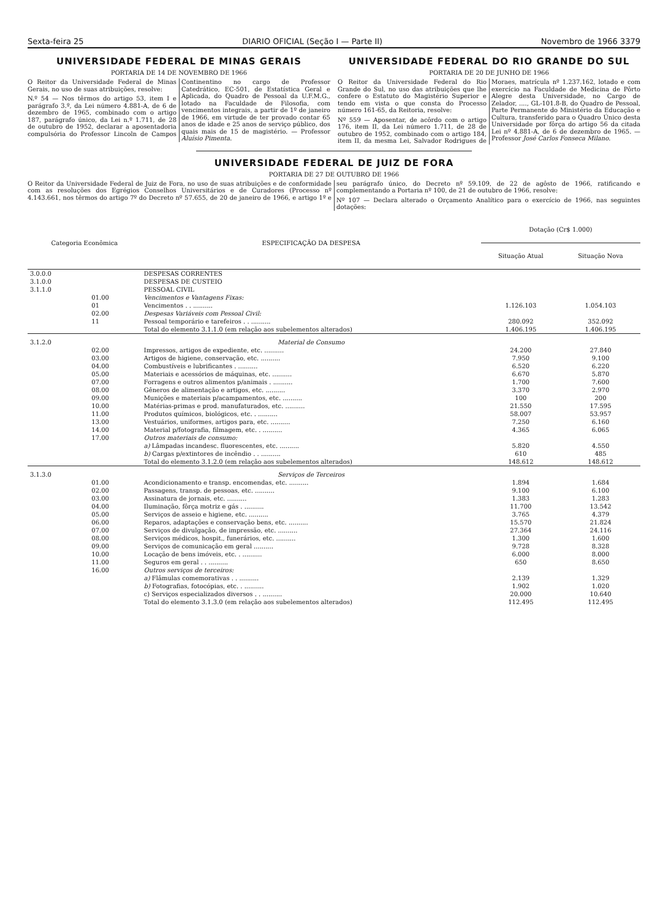Sexta-feira 25 DIARIO OFICIAL (Seção I — Parte II) Novembro de 1966 3379
UNIVERSIDADE FEDERAL DE MINAS GERAIS
PORTARIA DE 14 DE NOVEMBRO DE 1966
O Reitor da Universidade Federal de Minas Gerais, no uso de suas atribuições, resolve:
N.º 54 — Nos têrmos do artigo 53, item I e parágrafo 3.º, da Lei número 4.881-A, de 6 de dezembro de 1965, combinado com o artigo 187, parágrafo único, da Lei n.º 1.711, de 28 de outubro de 1952, declarar a aposentadoria compulsória do Professor Lincoln de Campos Continentino no cargo de Professor Catedrático, EC-501, de Estatística Geral e Aplicada, do Quadro de Pessoal da U.F.M.G., lotado na Faculdade de Filosofia, com vencimentos integrais, a partir de 1º de janeiro de 1966, em virtude de ter provado contar 65 anos de idade e 25 anos de serviço público, dos quais mais de 15 de magistério. — Professor Aluísio Pimenta.
UNIVERSIDADE FEDERAL DO RIO GRANDE DO SUL
PORTARIA DE 20 DE JUNHO DE 1966
O Reitor da Universidade Federal do Rio Grande do Sul, no uso das atribuições que lhe confere o Estatuto do Magistério Superior e tendo em vista o que consta do Processo número 161-65, da Reitoria, resolve:
Nº 559 — Aposentar, de acôrdo com o artigo 176, item II, da Lei número 1.711, de 28 de outubro de 1952, combinado com o artigo 184, item II, da mesma Lei, Salvador Rodrigues de Moraes, matrícula nº 1.237.162, lotado e com exercício na Faculdade de Medicina de Pôrto Alegre desta Universidade, no Cargo de Zelador, ...., GL-101.8-B, do Quadro de Pessoal, Parte Permanente do Ministério da Educação e Cultura, transferido para o Quadro Único desta Universidade por fôrça do artigo 56 da citada Lei nº 4.881-A, de 6 de dezembro de 1965. — Professor José Carlos Fonseca Milano.
UNIVERSIDADE FEDERAL DE JUIZ DE FORA
PORTARIA DE 27 DE OUTUBRO DE 1966
O Reitor da Universidade Federal de Juiz de Fora, no uso de suas atribuições e de conformidade com as resoluções dos Egrégios Conselhos Universitários e de Curadores (Processo nº 4.143.661, nos têrmos do artigo 7º do Decreto nº 57.655, de 20 de janeiro de 1966, e artigo 1º e seu parágrafo único, do Decreto nº 59.109, de 22 de agôsto de 1966, ratificando e complementando a Portaria nº 100, de 21 de outubro de 1966, resolve:
Nº 107 — Declara alterado o Orçamento Analítico para o exercício de 1966, nas seguintes dotações:
| Categoria Econômica | | ESPECIFICAÇÃO DA DESPESA | Dotação (Cr$ 1.000) | |
| --- | --- | --- | --- | --- |
| | | | Situação Atual | Situação Nova |
| 3.0.0.0 | | DESPESAS CORRENTES | | |
| 3.1.0.0 | | DESPESAS DE CUSTEIO | | |
| 3.1.1.0 | | PESSOAL CIVIL | | |
| | 01.00 | Vencimentos e Vantagens Fixas: | | |
| | 01 | Vencimentos . . .......... | 1.126.103 | 1.054.103 |
| | 02.00 | Despesas Variáveis com Pessoal Civil: | | |
| | 11 | Pessoal temporário e tarefeiros . . .......... | 280.092 | 352.092 |
| | | Total do elemento 3.1.1.0 (em relação aos subelementos alterados) | 1.406.195 | 1.406.195 |
| 3.1.2.0 | | Material de Consumo | | |
| | 02.00 | Impressos, artigos de expediente, etc. .......... | 24.200 | 27.840 |
| | 03.00 | Artigos de higiene, conservação, etc. .......... | 7.950 | 9.100 |
| | 04.00 | Combustíveis e lubrificantes . .......... | 6.520 | 6.220 |
| | 05.00 | Materiais e acessórios de máquinas, etc. .......... | 6.670 | 5.870 |
| | 07.00 | Forragens e outros alimentos p/animais . .......... | 1.700 | 7.600 |
| | 08.00 | Gêneros de alimentação e artigos, etc. .......... | 3.370 | 2.970 |
| | 09.00 | Munições e materiais p/acampamentos, etc. .......... | 100 | 200 |
| | 10.00 | Matérias-primas e prod. manufaturados, etc. .......... | 21.550 | 17.595 |
| | 11.00 | Produtos químicos, biológicos, etc. . .......... | 58.007 | 53.957 |
| | 13.00 | Vestuários, uniformes, artigos para, etc. .......... | 7.250 | 6.160 |
| | 14.00 | Material p/fotografia, filmagem, etc. . .......... | 4.365 | 6.065 |
| | 17.00 | Outros materiais de consumo: | | |
| | | a) Lâmpadas incandesc. fluorescentes, etc. .......... | 5.820 | 4.550 |
| | | b) Cargas p/extintores de incêndio . . .......... | 610 | 485 |
| | | Total do elemento 3.1.2.0 (em relação aos subelementos alterados) | 148.612 | 148.612 |
| 3.1.3.0 | | Serviços de Terceiros | | |
| | 01.00 | Acondicionamento e transp. encomendas, etc. .......... | 1.894 | 1.684 |
| | 02.00 | Passagens, transp. de pessoas, etc. .......... | 9.100 | 6.100 |
| | 03.00 | Assinatura de jornais, etc. .......... | 1.383 | 1.283 |
| | 04.00 | Iluminação, fôrça motriz e gás . .......... | 11.700 | 13.542 |
| | 05.00 | Serviços de asseio e higiene, etc. .......... | 3.765 | 4.379 |
| | 06.00 | Reparos, adaptações e conservação bens, etc. .......... | 15.570 | 21.824 |
| | 07.00 | Serviços de divulgação, de impressão, etc. .......... | 27.364 | 24.116 |
| | 08.00 | Serviços médicos, hospit., funerários, etc. .......... | 1.300 | 1.600 |
| | 09.00 | Serviços de comunicação em geral .......... | 9.728 | 8.328 |
| | 10.00 | Locação de bens imóveis, etc. . .......... | 6.000 | 8.000 |
| | 11.00 | Seguros em geral . . .......... | 650 | 8.650 |
| | 16.00 | Outros serviços de terceiros: | | |
| | | a) Flâmulas comemorativas . . .......... | 2.139 | 1.329 |
| | | b) Fotografias, fotocópias, etc. . .......... | 1.902 | 1.020 |
| | | c) Serviços especializados diversos . . .......... | 20.000 | 10.640 |
| | | Total do elemento 3.1.3.0 (em relação aos subelementos alterados) | 112.495 | 112.495 |